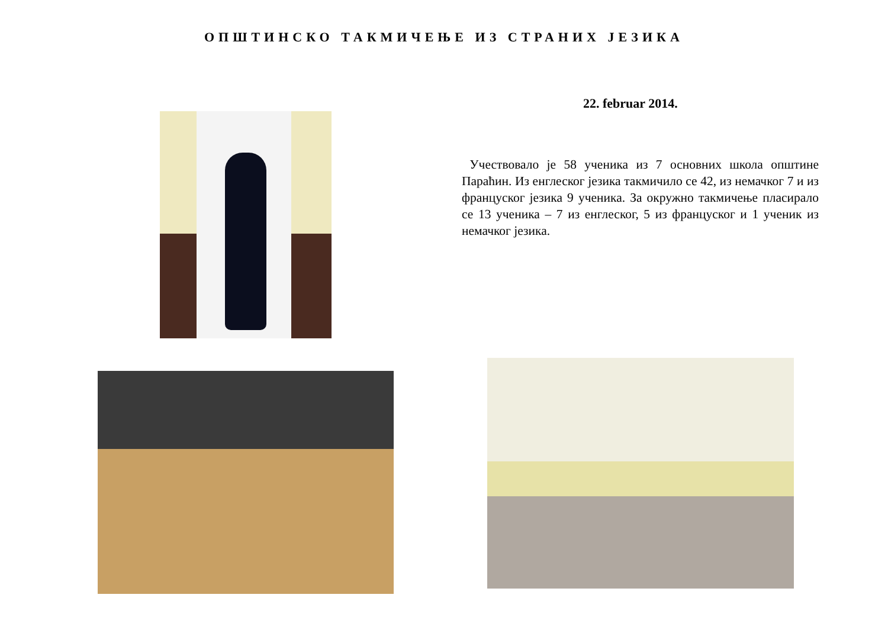ОПШТИНСКО ТАКМИЧЕЊЕ ИЗ СТРАНИХ ЈЕЗИКА
22. februar 2014.
Учествовало је 58 ученика из 7 основних школа општине Параћин. Из енглеског језика такмичило се 42, из немачког 7 и из француског језика 9 ученика. За окружно такмичење пласирало се 13 ученика – 7 из енглеског, 5 из француског и 1 ученик из немачког језика.